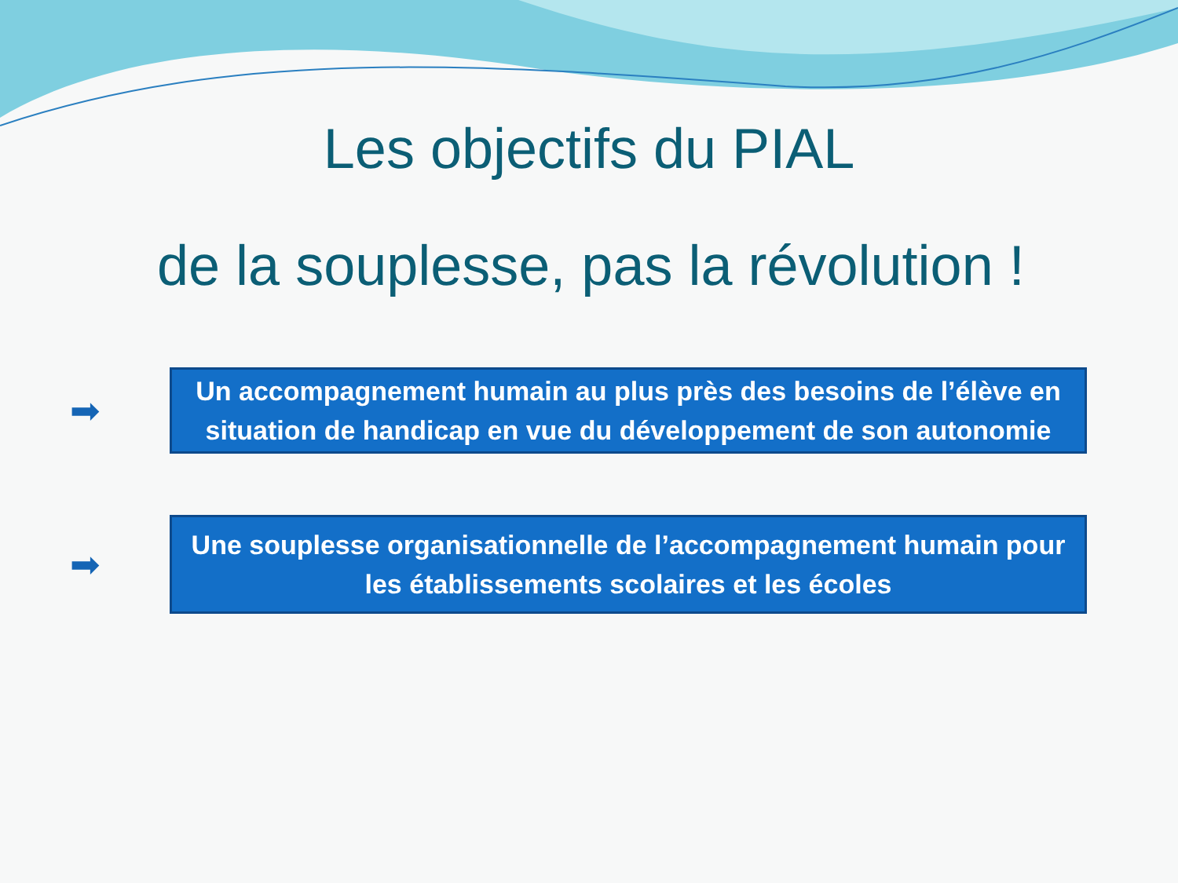Les objectifs du PIAL
de la souplesse, pas la révolution !
➡
Un accompagnement humain au plus près des besoins de l’élève en situation de handicap en vue du développement de son autonomie
➡
Une souplesse organisationnelle de l’accompagnement humain pour les établissements scolaires et les écoles